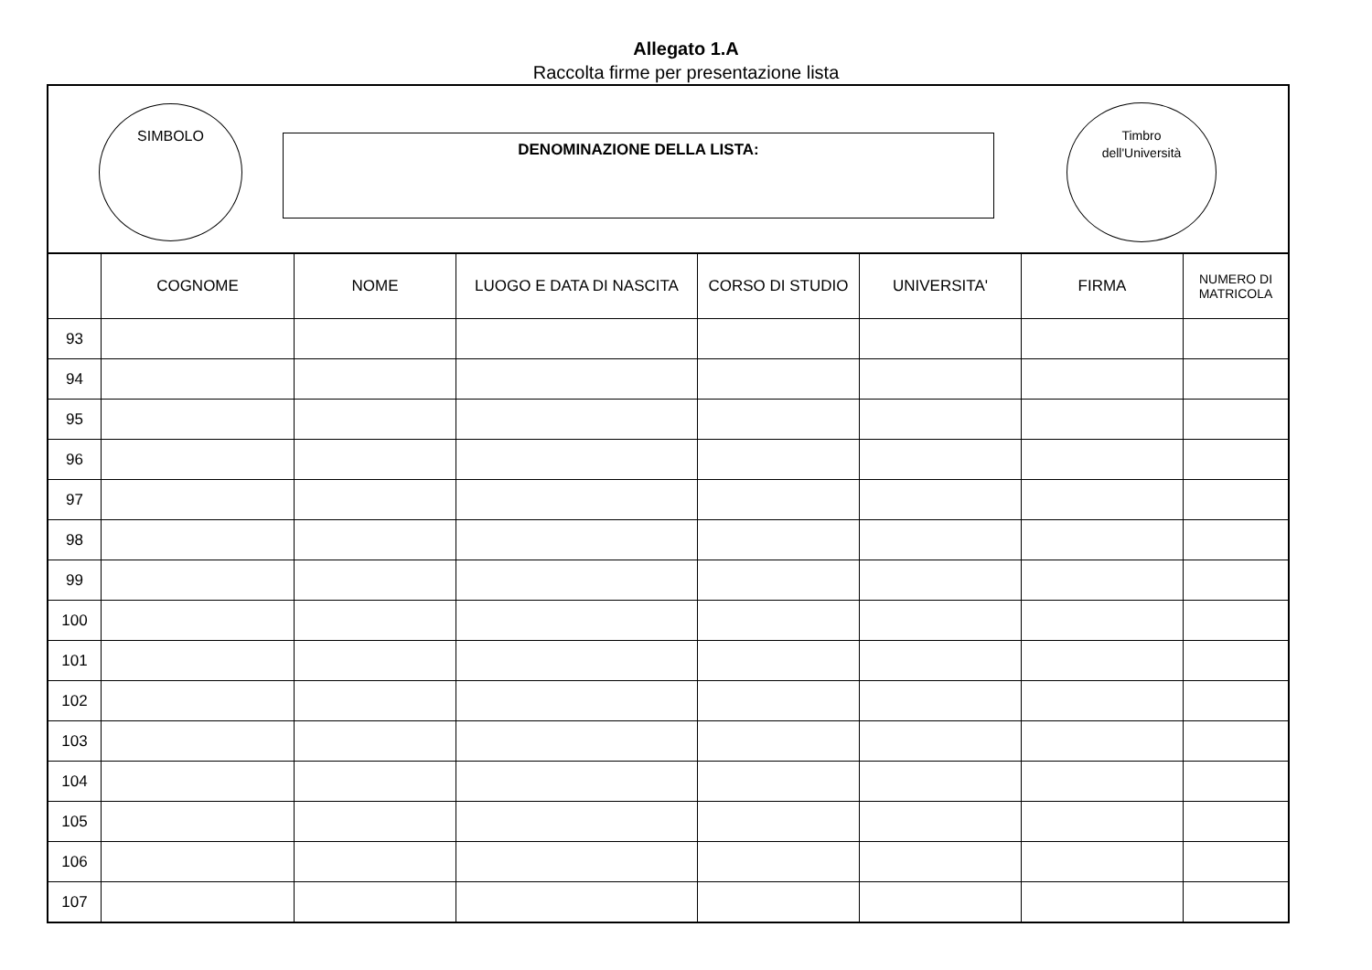Allegato 1.A
Raccolta firme per presentazione lista
SIMBOLO
DENOMINAZIONE DELLA LISTA:
Timbro
dell'Università
| | COGNOME | NOME | LUOGO E DATA DI NASCITA | CORSO DI STUDIO | UNIVERSITA' | FIRMA | NUMERO DI MATRICOLA |
| --- | --- | --- | --- | --- | --- | --- | --- |
| 93 | | | | | | | |
| 94 | | | | | | | |
| 95 | | | | | | | |
| 96 | | | | | | | |
| 97 | | | | | | | |
| 98 | | | | | | | |
| 99 | | | | | | | |
| 100 | | | | | | | |
| 101 | | | | | | | |
| 102 | | | | | | | |
| 103 | | | | | | | |
| 104 | | | | | | | |
| 105 | | | | | | | |
| 106 | | | | | | | |
| 107 | | | | | | | |